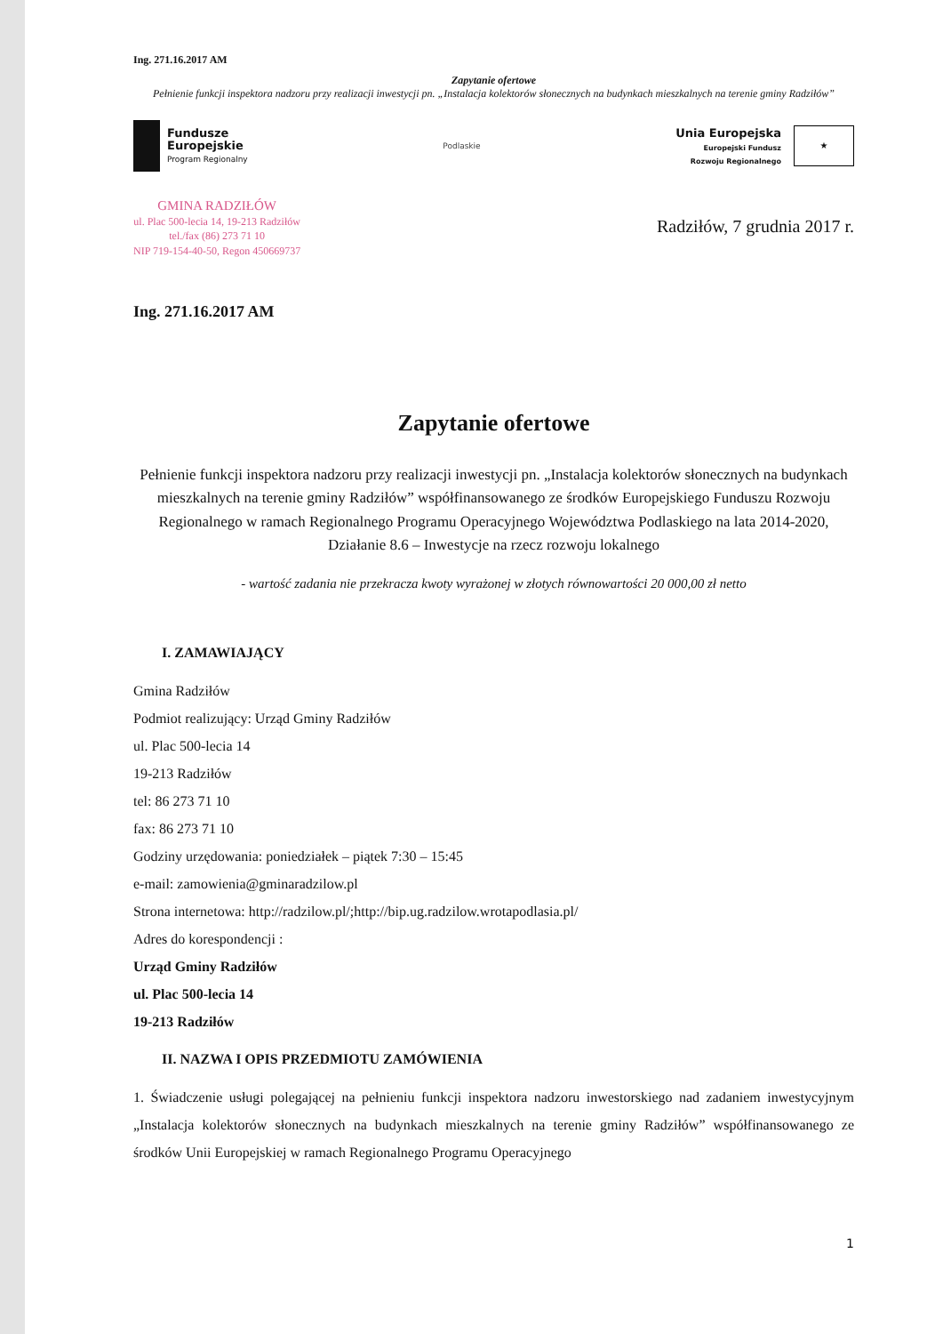Ing. 271.16.2017 AM
Zapytanie ofertowe
Pełnienie funkcji inspektora nadzoru przy realizacji inwestycji pn. „Instalacja kolektorów słonecznych na budynkach mieszkalnych na terenie gminy Radziłów”
Fundusze
Europejskie
Program Regionalny
Podlaskie
Unia Europejska
Europejski Fundusz
Rozwoju Regionalnego
★
GMINA RADZIŁÓW
ul. Plac 500-lecia 14, 19-213 Radziłów
tel./fax (86) 273 71 10
NIP 719-154-40-50, Regon 450669737
Radziłów, 7 grudnia 2017 r.
Ing. 271.16.2017 AM
Zapytanie ofertowe
Pełnienie funkcji inspektora nadzoru przy realizacji inwestycji pn. „Instalacja kolektorów słonecznych na budynkach mieszkalnych na terenie gminy Radziłów” współfinansowanego ze środków Europejskiego Funduszu Rozwoju Regionalnego w ramach Regionalnego Programu Operacyjnego Województwa Podlaskiego na lata 2014-2020,
Działanie 8.6 – Inwestycje na rzecz rozwoju lokalnego
- wartość zadania nie przekracza kwoty wyrażonej w złotych równowartości 20 000,00 zł netto
I. ZAMAWIAJĄCY
Gmina Radziłów
Podmiot realizujący: Urząd Gminy Radziłów
ul. Plac 500-lecia 14
19-213 Radziłów
tel: 86 273 71 10
fax: 86 273 71 10
Godziny urzędowania: poniedziałek – piątek 7:30 – 15:45
e-mail: zamowienia@gminaradzilow.pl
Strona internetowa: http://radzilow.pl/;http://bip.ug.radzilow.wrotapodlasia.pl/
Adres do korespondencji :
Urząd Gminy Radziłów
ul. Plac 500-lecia 14
19-213 Radziłów
II. NAZWA I OPIS PRZEDMIOTU ZAMÓWIENIA
1. Świadczenie usługi polegającej na pełnieniu funkcji inspektora nadzoru inwestorskiego nad zadaniem inwestycyjnym „Instalacja kolektorów słonecznych na budynkach mieszkalnych na terenie gminy Radziłów” współfinansowanego ze środków Unii Europejskiej w ramach Regionalnego Programu Operacyjnego
1